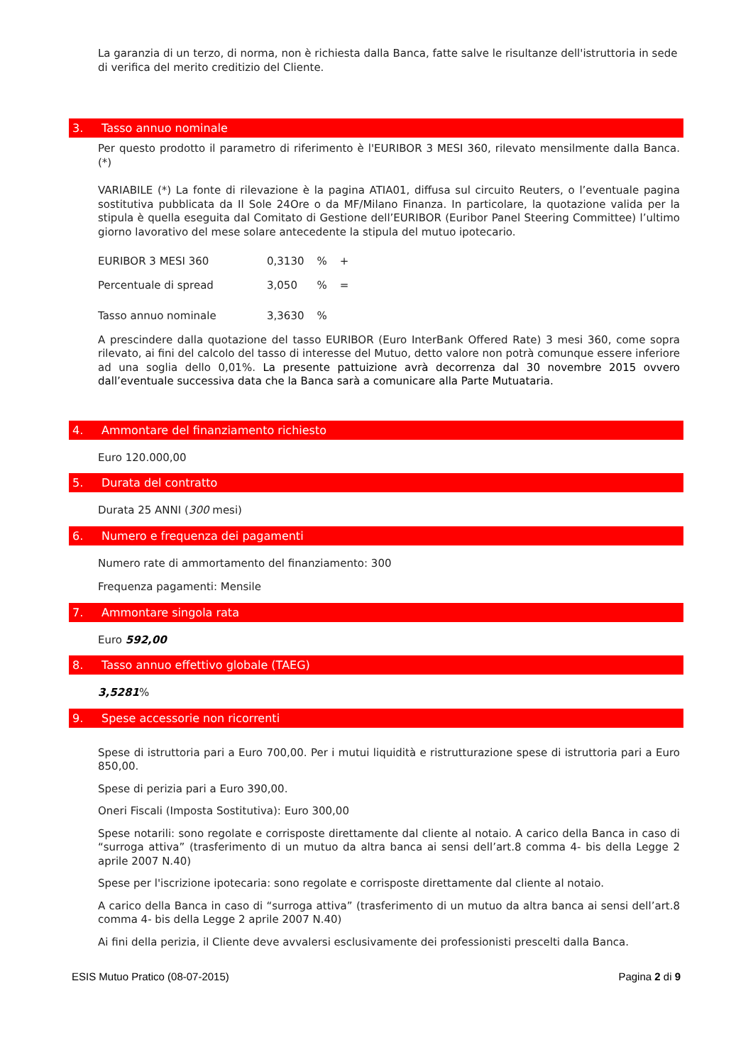La garanzia di un terzo, di norma, non è richiesta dalla Banca, fatte salve le risultanze dell'istruttoria in sede di verifica del merito creditizio del Cliente.
3. Tasso annuo nominale
Per questo prodotto il parametro di riferimento è l'EURIBOR 3 MESI 360, rilevato mensilmente dalla Banca. (*)
VARIABILE (*) La fonte di rilevazione è la pagina ATIA01, diffusa sul circuito Reuters, o l’eventuale pagina sostitutiva pubblicata da Il Sole 24Ore o da MF/Milano Finanza. In particolare, la quotazione valida per la stipula è quella eseguita dal Comitato di Gestione dell’EURIBOR (Euribor Panel Steering Committee) l’ultimo giorno lavorativo del mese solare antecedente la stipula del mutuo ipotecario.
| EURIBOR 3 MESI 360 | 0,3130 | % | + |
| Percentuale di spread | 3,050 | % | = |
| Tasso annuo nominale | 3,3630 | % | |
A prescindere dalla quotazione del tasso EURIBOR (Euro InterBank Offered Rate) 3 mesi 360, come sopra rilevato, ai fini del calcolo del tasso di interesse del Mutuo, detto valore non potrà comunque essere inferiore ad una soglia dello 0,01%. La presente pattuizione avrà decorrenza dal 30 novembre 2015 ovvero dall’eventuale successiva data che la Banca sarà a comunicare alla Parte Mutuataria.
4. Ammontare del finanziamento richiesto
Euro 120.000,00
5. Durata del contratto
Durata 25 ANNI (300 mesi)
6. Numero e frequenza dei pagamenti
Numero rate di ammortamento del finanziamento: 300
Frequenza pagamenti: Mensile
7. Ammontare singola rata
Euro 592,00
8. Tasso annuo effettivo globale (TAEG)
3,5281%
9. Spese accessorie non ricorrenti
Spese di istruttoria pari a Euro 700,00. Per i mutui liquidità e ristrutturazione spese di istruttoria pari a Euro 850,00.
Spese di perizia pari a Euro 390,00.
Oneri Fiscali (Imposta Sostitutiva): Euro 300,00
Spese notarili: sono regolate e corrisposte direttamente dal cliente al notaio. A carico della Banca in caso di “surroga attiva” (trasferimento di un mutuo da altra banca ai sensi dell’art.8 comma 4- bis della Legge 2 aprile 2007 N.40)
Spese per l'iscrizione ipotecaria: sono regolate e corrisposte direttamente dal cliente al notaio.
A carico della Banca in caso di “surroga attiva” (trasferimento di un mutuo da altra banca ai sensi dell’art.8 comma 4- bis della Legge 2 aprile 2007 N.40)
Ai fini della perizia, il Cliente deve avvalersi esclusivamente dei professionisti prescelti dalla Banca.
ESIS Mutuo Pratico (08-07-2015) Pagina 2 di 9